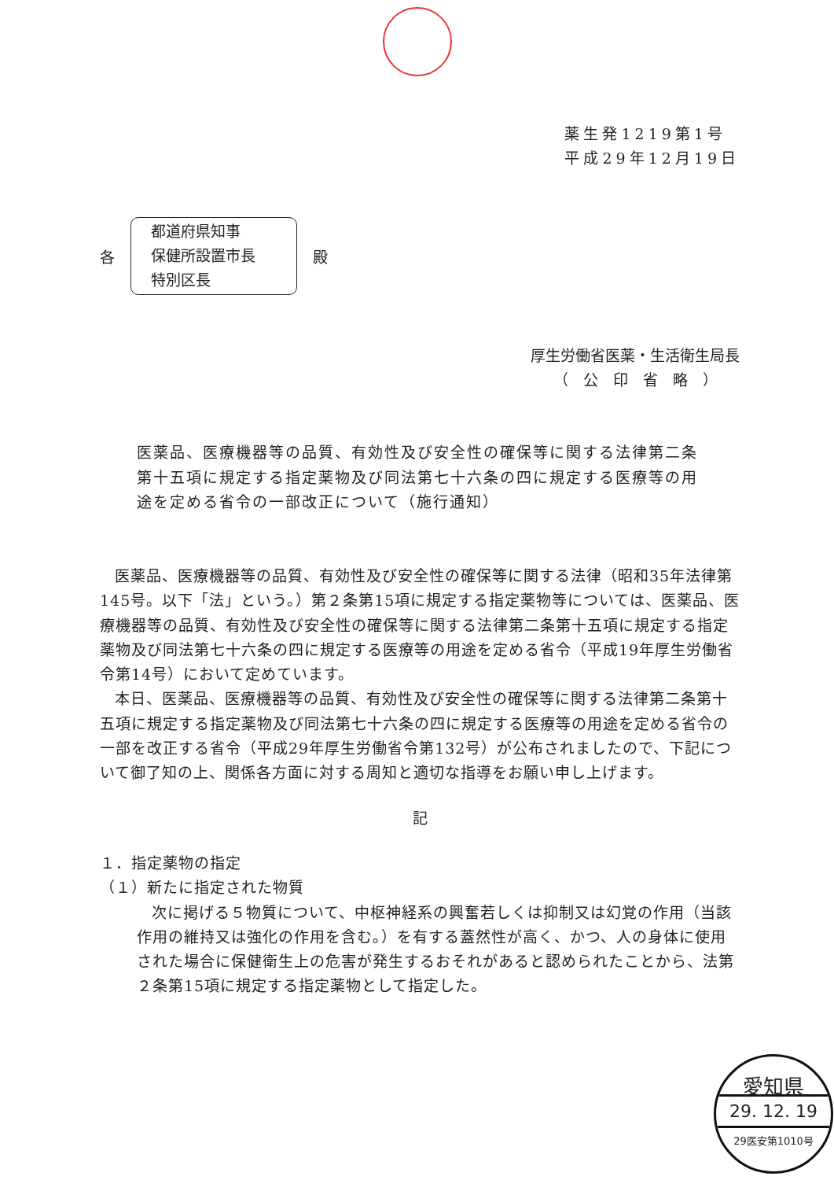薬生発1219第1号
平成29年12月19日
各
都道府県知事
保健所設置市長
特別区長
殿
厚生労働省医薬・生活衛生局長
（　公　印　省　略　）
医薬品、医療機器等の品質、有効性及び安全性の確保等に関する法律第二条第十五項に規定する指定薬物及び同法第七十六条の四に規定する医療等の用途を定める省令の一部改正について（施行通知）
医薬品、医療機器等の品質、有効性及び安全性の確保等に関する法律（昭和35年法律第145号。以下「法」という。）第２条第15項に規定する指定薬物等については、医薬品、医療機器等の品質、有効性及び安全性の確保等に関する法律第二条第十五項に規定する指定薬物及び同法第七十六条の四に規定する医療等の用途を定める省令（平成19年厚生労働省令第14号）において定めています。
本日、医薬品、医療機器等の品質、有効性及び安全性の確保等に関する法律第二条第十五項に規定する指定薬物及び同法第七十六条の四に規定する医療等の用途を定める省令の一部を改正する省令（平成29年厚生労働省令第132号）が公布されましたので、下記について御了知の上、関係各方面に対する周知と適切な指導をお願い申し上げます。
記
１．指定薬物の指定
（１）新たに指定された物質
次に掲げる５物質について、中枢神経系の興奮若しくは抑制又は幻覚の作用（当該作用の維持又は強化の作用を含む。）を有する蓋然性が高く、かつ、人の身体に使用された場合に保健衛生上の危害が発生するおそれがあると認められたことから、法第２条第15項に規定する指定薬物として指定した。
愛知県
29. 12. 19
29医安第1010号